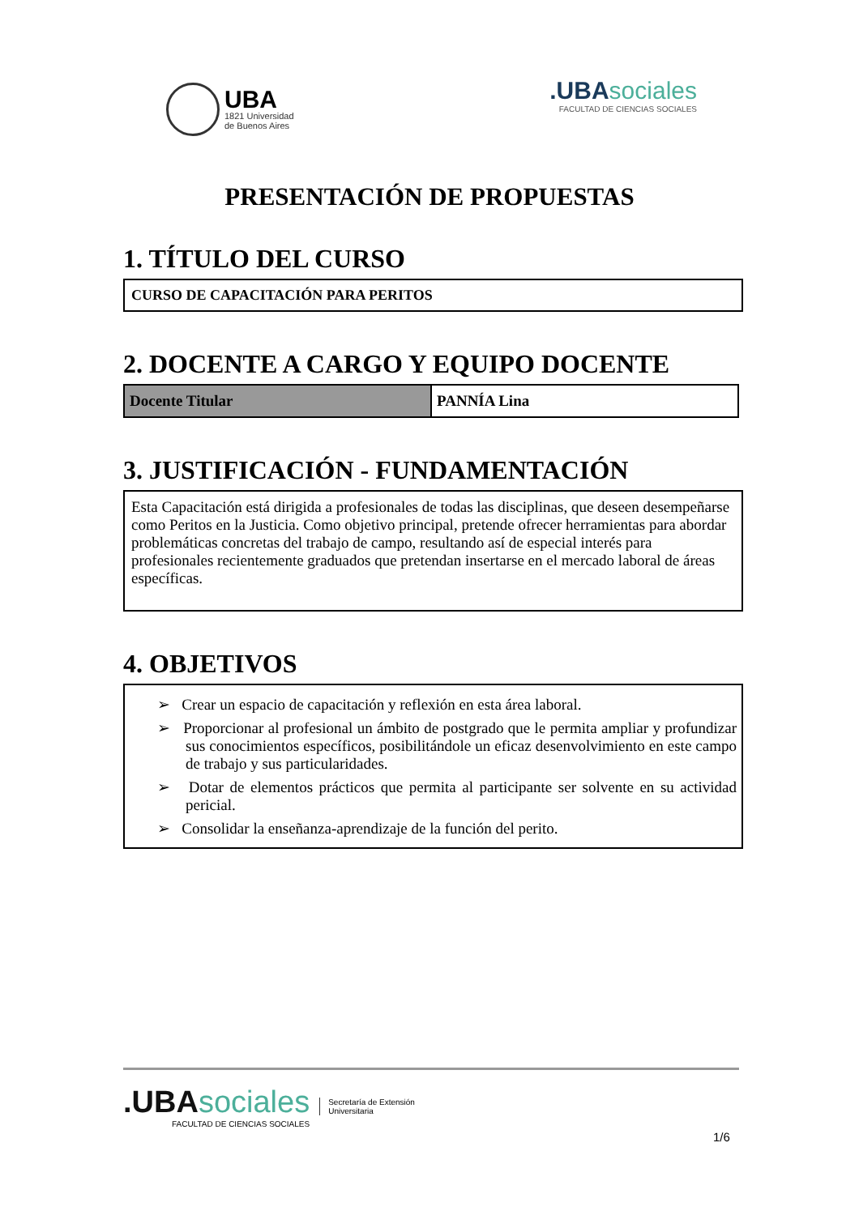UBA
1821 Universidad
de Buenos Aires
.UBAsociales
FACULTAD DE CIENCIAS SOCIALES
PRESENTACIÓN DE PROPUESTAS
1. TÍTULO DEL CURSO
CURSO DE CAPACITACIÓN PARA PERITOS
2. DOCENTE A CARGO Y EQUIPO DOCENTE
| Docente Titular | PANNÍA Lina |
3. JUSTIFICACIÓN - FUNDAMENTACIÓN
Esta Capacitación está dirigida a profesionales de todas las disciplinas, que deseen desempeñarse como Peritos en la Justicia. Como objetivo principal, pretende ofrecer herramientas para abordar problemáticas concretas del trabajo de campo, resultando así de especial interés para profesionales recientemente graduados que pretendan insertarse en el mercado laboral de áreas específicas.
4. OBJETIVOS
➢ Crear un espacio de capacitación y reflexión en esta área laboral.
➢ Proporcionar al profesional un ámbito de postgrado que le permita ampliar y profundizar sus conocimientos específicos, posibilitándole un eficaz desenvolvimiento en este campo de trabajo y sus particularidades.
➢ Dotar de elementos prácticos que permita al participante ser solvente en su actividad pericial.
➢ Consolidar la enseñanza-aprendizaje de la función del perito.
.UBAsociales
FACULTAD DE CIENCIAS SOCIALES
Secretaría de Extensión
Universitaria
1/6